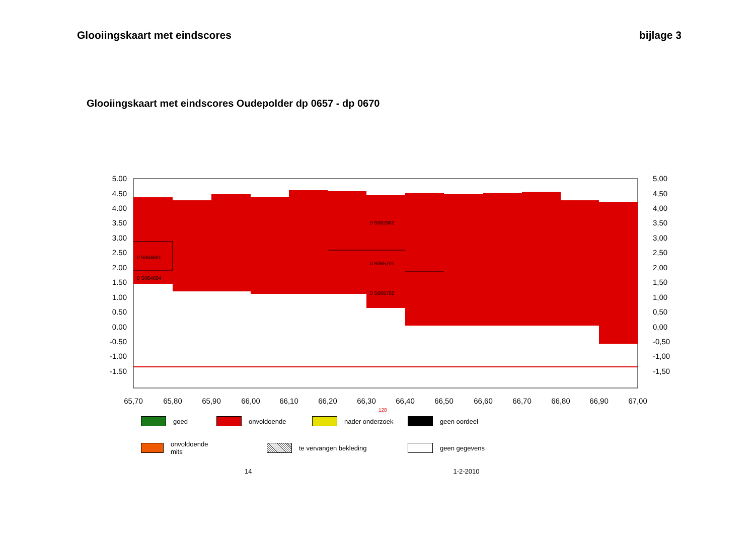Glooiingskaart met eindscores bijlage 3
Glooiingskaart met eindscores Oudepolder dp 0657 - dp 0670
0 S064601
0 S064604
0 S062902
0 S065701
0 S065702
5.00
4.50
4.00
3.50
3.00
2.50
2.00
1.50
1.00
0.50
0.00
-0.50
-1.00
-1.50
5,00
4,50
4,00
3,50
3,00
2,50
2,00
1,50
1,00
0,50
0,00
-0,50
-1,00
-1,50
65,70
65,80
65,90
66,00
66,10
66,20
66,30
66,40
66,50
66,60
66,70
66,80
66,90
67,00
128
goed
onvoldoende
nader onderzoek
geen oordeel
onvoldoende mits
te vervangen bekleding
geen gegevens
14 1-2-2010